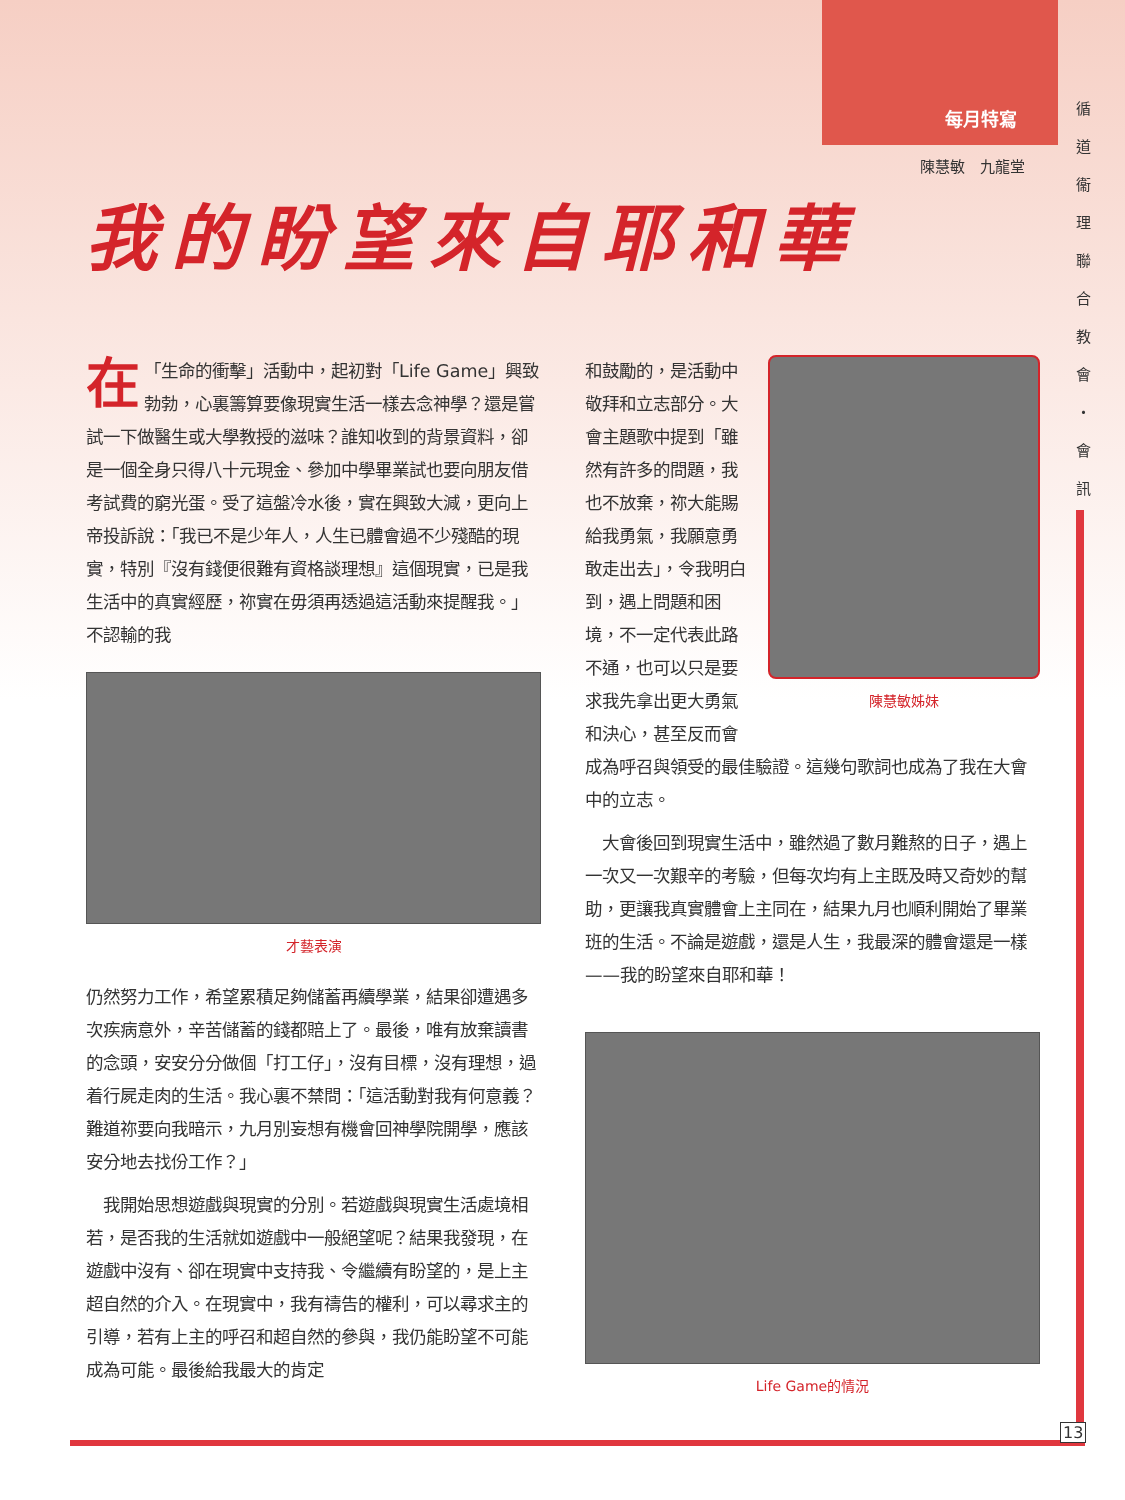每月特寫
陳慧敏　九龍堂
循 道 衞 理 聯 合 教 會 ・ 會 訊
我的盼望來自耶和華
在 「生命的衝擊」活動中，起初對「Life Game」興致勃勃，心裏籌算要像現實生活一樣去念神學？還是嘗試一下做醫生或大學教授的滋味？誰知收到的背景資料，卻是一個全身只得八十元現金、參加中學畢業試也要向朋友借考試費的窮光蛋。受了這盤冷水後，實在興致大減，更向上帝投訴說：「我已不是少年人，人生已體會過不少殘酷的現實，特別『沒有錢便很難有資格談理想』這個現實，已是我生活中的真實經歷，祢實在毋須再透過這活動來提醒我。」不認輸的我
才藝表演
仍然努力工作，希望累積足夠儲蓄再續學業，結果卻遭遇多次疾病意外，辛苦儲蓄的錢都賠上了。最後，唯有放棄讀書的念頭，安安分分做個「打工仔」，沒有目標，沒有理想，過着行屍走肉的生活。我心裏不禁問：「這活動對我有何意義？難道祢要向我暗示，九月別妄想有機會回神學院開學，應該安分地去找份工作？」
　我開始思想遊戲與現實的分別。若遊戲與現實生活處境相若，是否我的生活就如遊戲中一般絕望呢？結果我發現，在遊戲中沒有、卻在現實中支持我、令繼續有盼望的，是上主超自然的介入。在現實中，我有禱告的權利，可以尋求主的引導，若有上主的呼召和超自然的參與，我仍能盼望不可能成為可能。最後給我最大的肯定
陳慧敏姊妹
和鼓勵的，是活動中敬拜和立志部分。大會主題歌中提到「雖然有許多的問題，我也不放棄，祢大能賜給我勇氣，我願意勇敢走出去」，令我明白到，遇上問題和困境，不一定代表此路不通，也可以只是要求我先拿出更大勇氣和決心，甚至反而會成為呼召與領受的最佳驗證。這幾句歌詞也成為了我在大會中的立志。
　大會後回到現實生活中，雖然過了數月難熬的日子，遇上一次又一次艱辛的考驗，但每次均有上主既及時又奇妙的幫助，更讓我真實體會上主同在，結果九月也順利開始了畢業班的生活。不論是遊戲，還是人生，我最深的體會還是一樣——我的盼望來自耶和華！
Life Game的情況
13